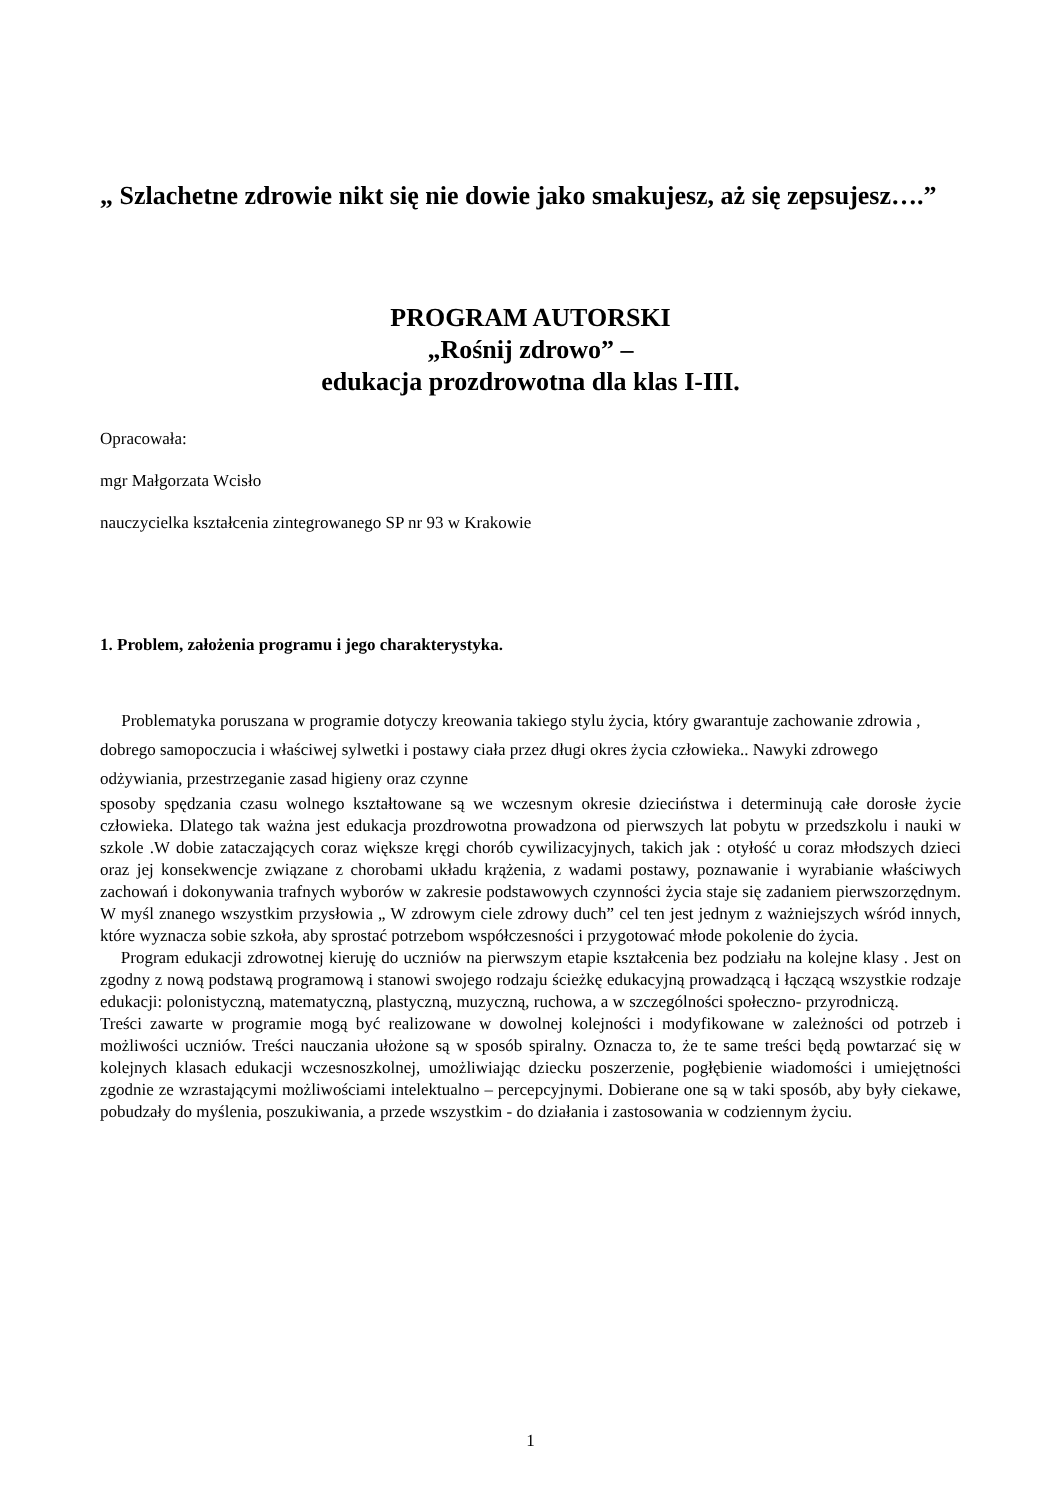„ Szlachetne zdrowie nikt się nie dowie jako smakujesz, aż się zepsujesz….”
PROGRAM AUTORSKI
„Rośnij zdrowo” –
edukacja prozdrowotna dla klas I-III.
Opracowała:
mgr Małgorzata Wcisło
nauczycielka kształcenia zintegrowanego SP nr 93 w Krakowie
1. Problem, założenia programu i jego charakterystyka.
Problematyka poruszana w programie dotyczy kreowania takiego stylu życia, który gwarantuje zachowanie zdrowia , dobrego samopoczucia i właściwej sylwetki i postawy ciała przez długi okres życia człowieka.. Nawyki zdrowego odżywiania, przestrzeganie zasad higieny oraz czynne
sposoby spędzania czasu wolnego kształtowane są we wczesnym okresie dzieciństwa i determinują całe dorosłe życie człowieka. Dlatego tak ważna jest edukacja prozdrowotna prowadzona od pierwszych lat pobytu w przedszkolu i nauki w szkole .W dobie zataczających coraz większe kręgi chorób cywilizacyjnych, takich jak : otyłość u coraz młodszych dzieci oraz jej konsekwencje związane z chorobami układu krążenia, z wadami postawy, poznawanie i wyrabianie właściwych zachowań i dokonywania trafnych wyborów w zakresie podstawowych czynności życia staje się zadaniem pierwszorzędnym. W myśl znanego wszystkim przysłowia „ W zdrowym ciele zdrowy duch” cel ten jest jednym z ważniejszych wśród innych, które wyznacza sobie szkoła, aby sprostać potrzebom współczesności i przygotować młode pokolenie do życia.
Program edukacji zdrowotnej kieruję do uczniów na pierwszym etapie kształcenia bez podziału na kolejne klasy . Jest on zgodny z nową podstawą programową i stanowi swojego rodzaju ścieżkę edukacyjną prowadzącą i łączącą wszystkie rodzaje edukacji: polonistyczną, matematyczną, plastyczną, muzyczną, ruchowa, a w szczególności społeczno- przyrodniczą.
Treści zawarte w programie mogą być realizowane w dowolnej kolejności i modyfikowane w zależności od potrzeb i możliwości uczniów. Treści nauczania ułożone są w sposób spiralny. Oznacza to, że te same treści będą powtarzać się w kolejnych klasach edukacji wczesnoszkolnej, umożliwiając dziecku poszerzenie, pogłębienie wiadomości i umiejętności zgodnie ze wzrastającymi możliwościami intelektualno – percepcyjnymi. Dobierane one są w taki sposób, aby były ciekawe, pobudzały do myślenia, poszukiwania, a przede wszystkim - do działania i zastosowania w codziennym życiu.
1